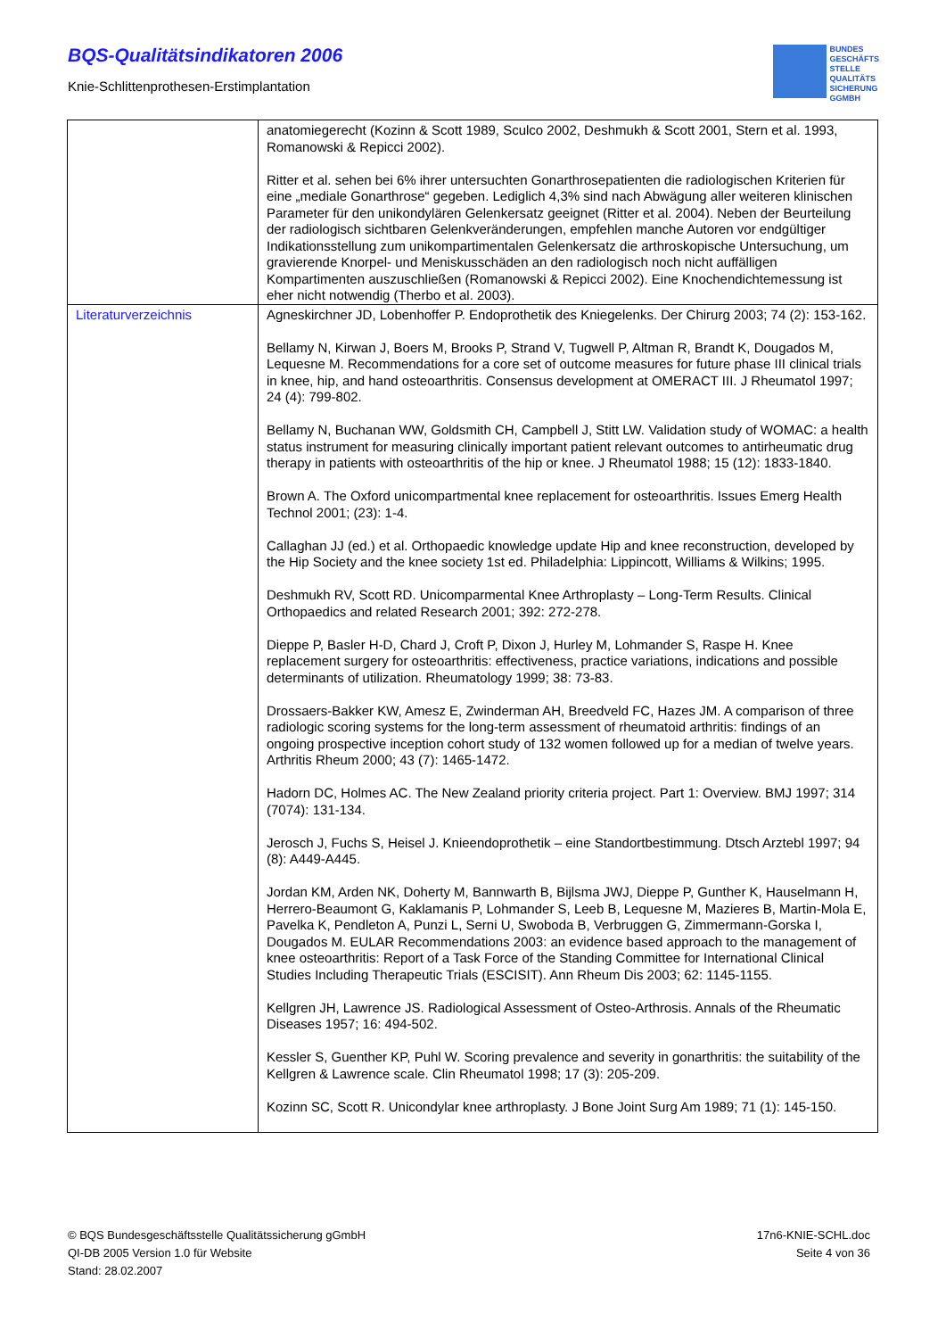BQS-Qualitätsindikatoren 2006
Knie-Schlittenprothesen-Erstimplantation
BUNDES
GESCHÄFTS
STELLE
QUALITÄTS
SICHERUNG
GGMBH
| | anatomiegerecht (Kozinn & Scott 1989, Sculco 2002, Deshmukh & Scott 2001, Stern et al. 1993, Romanowski & Repicci 2002). Ritter et al. sehen bei 6% ihrer untersuchten Gonarthrosepatienten die radiologischen Kriterien für eine „mediale Gonarthrose“ gegeben. Lediglich 4,3% sind nach Abwägung aller weiteren klinischen Parameter für den unikondylären Gelenkersatz geeignet (Ritter et al. 2004). Neben der Beurteilung der radiologisch sichtbaren Gelenkveränderungen, empfehlen manche Autoren vor endgültiger Indikationsstellung zum unikompartimentalen Gelenkersatz die arthroskopische Untersuchung, um gravierende Knorpel- und Meniskusschäden an den radiologisch noch nicht auffälligen Kompartimenten auszuschließen (Romanowski & Repicci 2002). Eine Knochendichtemessung ist eher nicht notwendig (Therbo et al. 2003). |
| Literaturverzeichnis | Agneskirchner JD, Lobenhoffer P. Endoprothetik des Kniegelenks. Der Chirurg 2003; 74 (2): 153-162. Bellamy N, Kirwan J, Boers M, Brooks P, Strand V, Tugwell P, Altman R, Brandt K, Dougados M, Lequesne M. Recommendations for a core set of outcome measures for future phase III clinical trials in knee, hip, and hand osteoarthritis. Consensus development at OMERACT III. J Rheumatol 1997; 24 (4): 799-802. Bellamy N, Buchanan WW, Goldsmith CH, Campbell J, Stitt LW. Validation study of WOMAC: a health status instrument for measuring clinically important patient relevant outcomes to antirheumatic drug therapy in patients with osteoarthritis of the hip or knee. J Rheumatol 1988; 15 (12): 1833-1840. Brown A. The Oxford unicompartmental knee replacement for osteoarthritis. Issues Emerg Health Technol 2001; (23): 1-4. Callaghan JJ (ed.) et al. Orthopaedic knowledge update Hip and knee reconstruction, developed by the Hip Society and the knee society 1st ed. Philadelphia: Lippincott, Williams & Wilkins; 1995. Deshmukh RV, Scott RD. Unicomparmental Knee Arthroplasty – Long-Term Results. Clinical Orthopaedics and related Research 2001; 392: 272-278. Dieppe P, Basler H-D, Chard J, Croft P, Dixon J, Hurley M, Lohmander S, Raspe H. Knee replacement surgery for osteoarthritis: effectiveness, practice variations, indications and possible determinants of utilization. Rheumatology 1999; 38: 73-83. Drossaers-Bakker KW, Amesz E, Zwinderman AH, Breedveld FC, Hazes JM. A comparison of three radiologic scoring systems for the long-term assessment of rheumatoid arthritis: findings of an ongoing prospective inception cohort study of 132 women followed up for a median of twelve years. Arthritis Rheum 2000; 43 (7): 1465-1472. Hadorn DC, Holmes AC. The New Zealand priority criteria project. Part 1: Overview. BMJ 1997; 314 (7074): 131-134. Jerosch J, Fuchs S, Heisel J. Knieendoprothetik – eine Standortbestimmung. Dtsch Arztebl 1997; 94 (8): A449-A445. Jordan KM, Arden NK, Doherty M, Bannwarth B, Bijlsma JWJ, Dieppe P, Gunther K, Hauselmann H, Herrero-Beaumont G, Kaklamanis P, Lohmander S, Leeb B, Lequesne M, Mazieres B, Martin-Mola E, Pavelka K, Pendleton A, Punzi L, Serni U, Swoboda B, Verbruggen G, Zimmermann-Gorska I, Dougados M. EULAR Recommendations 2003: an evidence based approach to the management of knee osteoarthritis: Report of a Task Force of the Standing Committee for International Clinical Studies Including Therapeutic Trials (ESCISIT). Ann Rheum Dis 2003; 62: 1145-1155. Kellgren JH, Lawrence JS. Radiological Assessment of Osteo-Arthrosis. Annals of the Rheumatic Diseases 1957; 16: 494-502. Kessler S, Guenther KP, Puhl W. Scoring prevalence and severity in gonarthritis: the suitability of the Kellgren & Lawrence scale. Clin Rheumatol 1998; 17 (3): 205-209. Kozinn SC, Scott R. Unicondylar knee arthroplasty. J Bone Joint Surg Am 1989; 71 (1): 145-150. |
© BQS Bundesgeschäftsstelle Qualitätssicherung gGmbH
QI-DB 2005 Version 1.0 für Website
Stand: 28.02.2007
17n6-KNIE-SCHL.doc
Seite 4 von 36